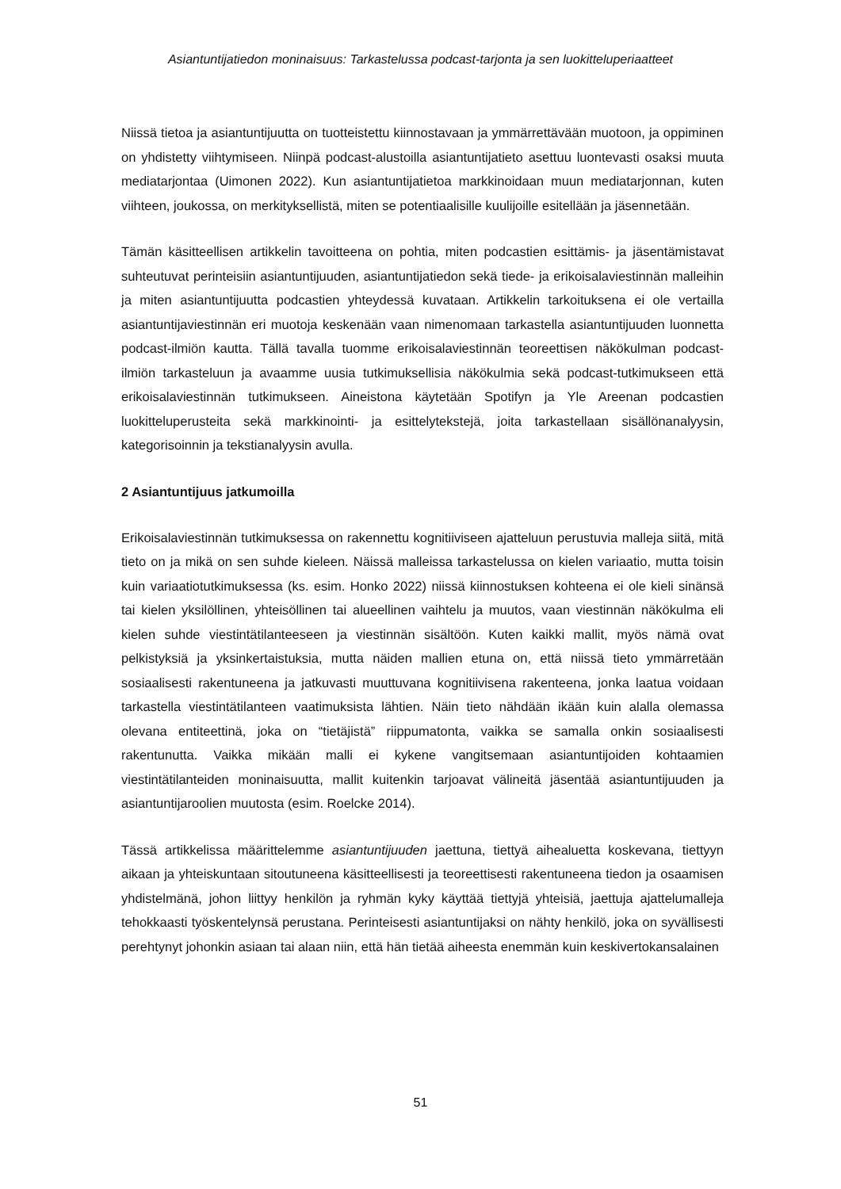Asiantuntijatiedon moninaisuus: Tarkastelussa podcast-tarjonta ja sen luokitteluperiaatteet
Niissä tietoa ja asiantuntijuutta on tuotteistettu kiinnostavaan ja ymmärrettävään muotoon, ja oppiminen on yhdistetty viihtymiseen. Niinpä podcast-alustoilla asiantuntijatieto asettuu luontevasti osaksi muuta mediatarjontaa (Uimonen 2022). Kun asiantuntijatietoa markkinoidaan muun mediatarjonnan, kuten viihteen, joukossa, on merkityksellistä, miten se potentiaalisille kuulijoille esitellään ja jäsennetään.
Tämän käsitteellisen artikkelin tavoitteena on pohtia, miten podcastien esittämis- ja jäsentämistavat suhteutuvat perinteisiin asiantuntijuuden, asiantuntijatiedon sekä tiede- ja erikoisalaviestinnän malleihin ja miten asiantuntijuutta podcastien yhteydessä kuvataan. Artikkelin tarkoituksena ei ole vertailla asiantuntijaviestinnän eri muotoja keskenään vaan nimenomaan tarkastella asiantuntijuuden luonnetta podcast-ilmiön kautta. Tällä tavalla tuomme erikoisalaviestinnän teoreettisen näkökulman podcast-ilmiön tarkasteluun ja avaamme uusia tutkimuksellisia näkökulmia sekä podcast-tutkimukseen että erikoisalaviestinnän tutkimukseen. Aineistona käytetään Spotifyn ja Yle Areenan podcastien luokitteluperusteita sekä markkinointi- ja esittelytekstejä, joita tarkastellaan sisällönanalyysin, kategorisoinnin ja tekstianalyysin avulla.
2 Asiantuntijuus jatkumoilla
Erikoisalaviestinnän tutkimuksessa on rakennettu kognitiiviseen ajatteluun perustuvia malleja siitä, mitä tieto on ja mikä on sen suhde kieleen. Näissä malleissa tarkastelussa on kielen variaatio, mutta toisin kuin variaatiotutkimuksessa (ks. esim. Honko 2022) niissä kiinnostuksen kohteena ei ole kieli sinänsä tai kielen yksilöllinen, yhteisöllinen tai alueellinen vaihtelu ja muutos, vaan viestinnän näkökulma eli kielen suhde viestintätilanteeseen ja viestinnän sisältöön. Kuten kaikki mallit, myös nämä ovat pelkistyksiä ja yksinkertaistuksia, mutta näiden mallien etuna on, että niissä tieto ymmärretään sosiaalisesti rakentuneena ja jatkuvasti muuttuvana kognitiivisena rakenteena, jonka laatua voidaan tarkastella viestintätilanteen vaatimuksista lähtien. Näin tieto nähdään ikään kuin alalla olemassa olevana entiteettinä, joka on “tietäjistä” riippumatonta, vaikka se samalla onkin sosiaalisesti rakentunutta. Vaikka mikään malli ei kykene vangitsemaan asiantuntijoiden kohtaamien viestintätilanteiden moninaisuutta, mallit kuitenkin tarjoavat välineitä jäsentää asiantuntijuuden ja asiantuntijaroolien muutosta (esim. Roelcke 2014).
Tässä artikkelissa määrittelemme asiantuntijuuden jaettuna, tiettyä aihealuetta koskevana, tiettyyn aikaan ja yhteiskuntaan sitoutuneena käsitteellisesti ja teoreettisesti rakentuneena tiedon ja osaamisen yhdistelmänä, johon liittyy henkilön ja ryhmän kyky käyttää tiettyjä yhteisiä, jaettuja ajattelumalleja tehokkaasti työskentelynsä perustana. Perinteisesti asiantuntijaksi on nähty henkilö, joka on syvällisesti perehtynyt johonkin asiaan tai alaan niin, että hän tietää aiheesta enemmän kuin keskivertokansalainen
51